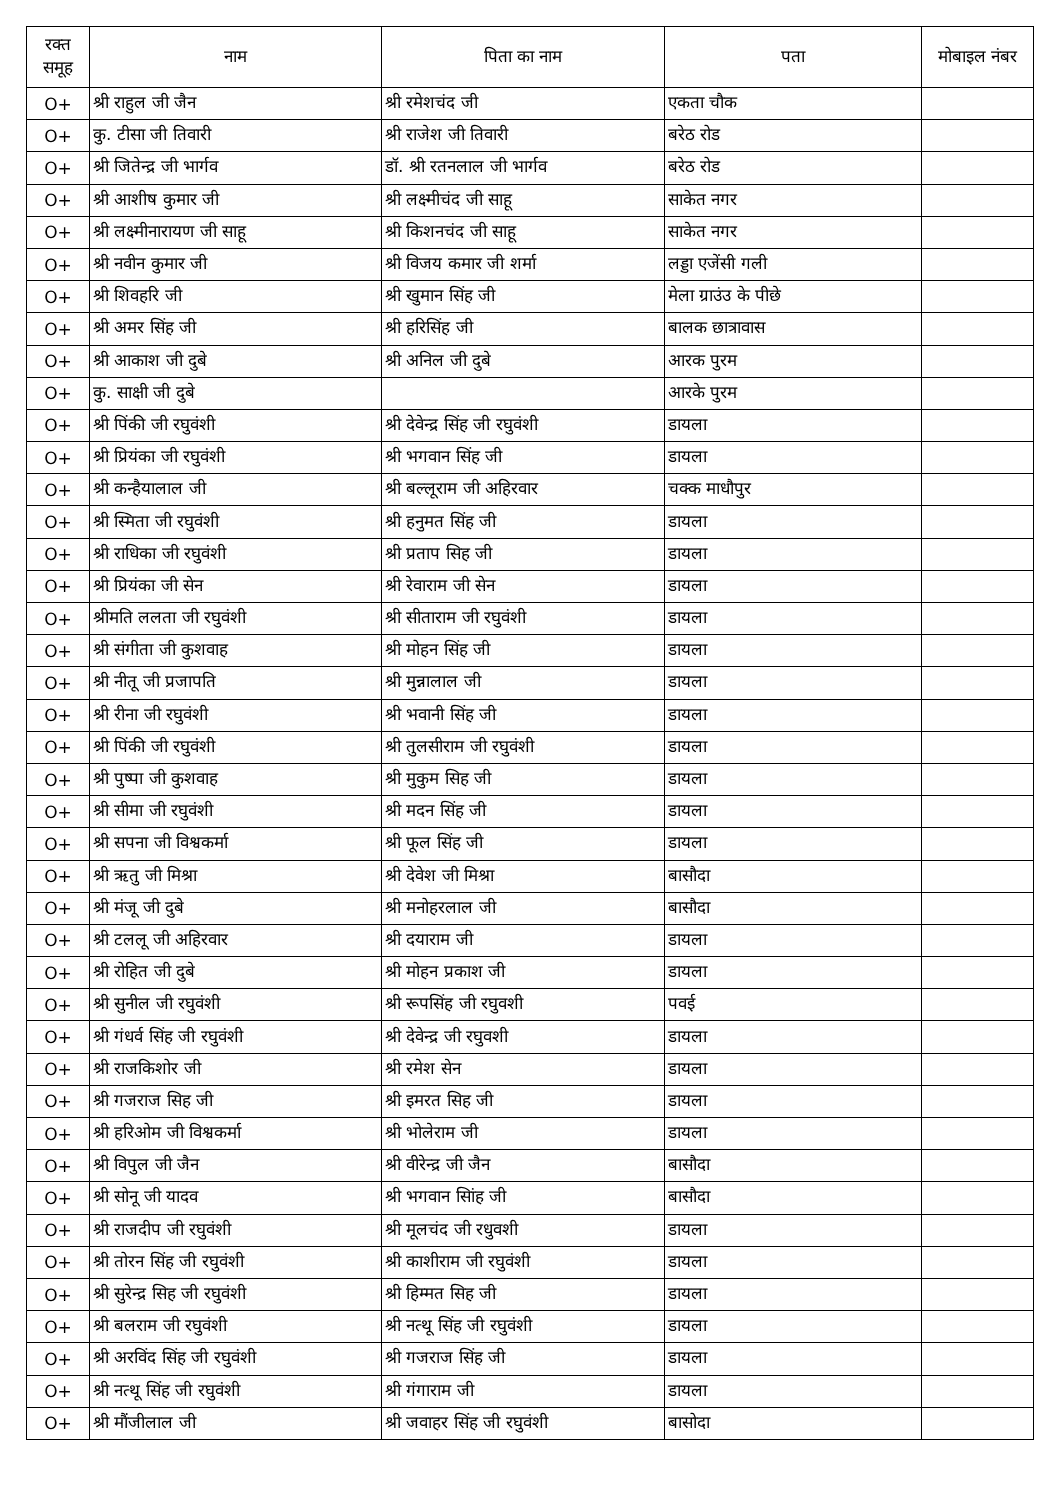| रक्त समूह | नाम | पिता का नाम | पता | मोबाइल नंबर |
| --- | --- | --- | --- | --- |
| O+ | श्री राहुल जी जैन | श्री रमेशचंद जी | एकता चौक | |
| O+ | कु. टीसा जी तिवारी | श्री राजेश जी तिवारी | बरेठ रोड | |
| O+ | श्री जितेन्द्र जी भार्गव | डॉ. श्री रतनलाल जी भार्गव | बरेठ रोड | |
| O+ | श्री आशीष कुमार जी | श्री लक्ष्मीचंद जी साहू | साकेत नगर | |
| O+ | श्री लक्ष्मीनारायण जी साहू | श्री किशनचंद जी साहू | साकेत नगर | |
| O+ | श्री नवीन कुमार जी | श्री विजय कमार जी शर्मा | लड्डा एजेंसी गली | |
| O+ | श्री शिवहरि जी | श्री खुमान सिंह जी | मेला ग्राउंउ के पीछे | |
| O+ | श्री अमर सिंह जी | श्री हरिसिंह जी | बालक छात्रावास | |
| O+ | श्री आकाश जी दुबे | श्री अनिल जी दुबे | आरक पुरम | |
| O+ | कु. साक्षी जी दुबे | | आरके पुरम | |
| O+ | श्री पिंकी जी रघुवंशी | श्री देवेन्द्र सिंह जी रघुवंशी | डायला | |
| O+ | श्री प्रियंका जी रघुवंशी | श्री भगवान सिंह जी | डायला | |
| O+ | श्री कन्हैयालाल जी | श्री बल्लूराम जी अहिरवार | चक्क माधौपुर | |
| O+ | श्री स्मिता जी रघुवंशी | श्री हनुमत सिंह जी | डायला | |
| O+ | श्री राधिका जी रघुवंशी | श्री प्रताप सिह जी | डायला | |
| O+ | श्री प्रियंका जी सेन | श्री रेवाराम जी सेन | डायला | |
| O+ | श्रीमति ललता जी रघुवंशी | श्री सीताराम जी रघुवंशी | डायला | |
| O+ | श्री संगीता जी कुशवाह | श्री मोहन सिंह जी | डायला | |
| O+ | श्री नीतू जी प्रजापति | श्री मुन्नालाल जी | डायला | |
| O+ | श्री रीना जी रघुवंशी | श्री भवानी सिंह जी | डायला | |
| O+ | श्री पिंकी जी रघुवंशी | श्री तुलसीराम जी रघुवंशी | डायला | |
| O+ | श्री पुष्पा जी कुशवाह | श्री मुकुम सिह जी | डायला | |
| O+ | श्री सीमा जी रघुवंशी | श्री मदन सिंह जी | डायला | |
| O+ | श्री सपना जी विश्वकर्मा | श्री फूल सिंह जी | डायला | |
| O+ | श्री ऋतु जी मिश्रा | श्री देवेश जी मिश्रा | बासौदा | |
| O+ | श्री मंजू जी दुबे | श्री मनोहरलाल जी | बासौदा | |
| O+ | श्री टललू जी अहिरवार | श्री दयाराम जी | डायला | |
| O+ | श्री रोहित जी दुबे | श्री मोहन प्रकाश जी | डायला | |
| O+ | श्री सुनील जी रघुवंशी | श्री रूपसिंह जी रघुवशी | पवई | |
| O+ | श्री गंधर्व सिंह जी रघुवंशी | श्री देवेन्द्र जी रघुवशी | डायला | |
| O+ | श्री राजकिशोर जी | श्री रमेश सेन | डायला | |
| O+ | श्री गजराज सिह जी | श्री इमरत सिह जी | डायला | |
| O+ | श्री हरिओम जी विश्वकर्मा | श्री भोलेराम जी | डायला | |
| O+ | श्री विपुल जी जैन | श्री वीरेन्द्र जी जैन | बासौदा | |
| O+ | श्री सोनू जी यादव | श्री भगवान सिांह जी | बासौदा | |
| O+ | श्री राजदीप जी रघुवंशी | श्री मूलचंद जी रधुवशी | डायला | |
| O+ | श्री तोरन सिंह जी रघुवंशी | श्री काशीराम जी रघुवंशी | डायला | |
| O+ | श्री सुरेन्द्र सिह जी रघुवंशी | श्री हिम्मत सिह जी | डायला | |
| O+ | श्री बलराम जी रघुवंशी | श्री नत्थू सिंह जी रघुवंशी | डायला | |
| O+ | श्री अरविंद सिंह जी रघुवंशी | श्री गजराज सिंह जी | डायला | |
| O+ | श्री नत्थू सिंह जी रघुवंशी | श्री गंगाराम जी | डायला | |
| O+ | श्री मौंजीलाल जी | श्री जवाहर सिंह जी रघुवंशी | बासोदा | |